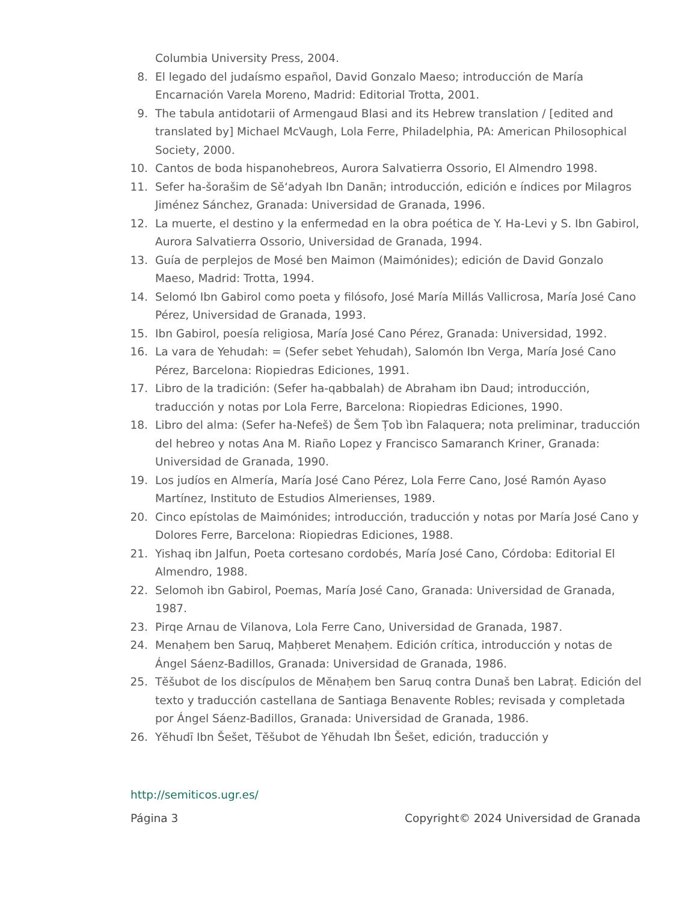Columbia University Press, 2004.
8. El legado del judaísmo español, David Gonzalo Maeso; introducción de María Encarnación Varela Moreno, Madrid: Editorial Trotta, 2001.
9. The tabula antidotarii of Armengaud Blasi and its Hebrew translation / [edited and translated by] Michael McVaugh, Lola Ferre, Philadelphia, PA: American Philosophical Society, 2000.
10. Cantos de boda hispanohebreos, Aurora Salvatierra Ossorio, El Almendro 1998.
11. Sefer ha-šorašim de Sĕʻadyah Ibn Danān; introducción, edición e índices por Milagros Jiménez Sánchez, Granada: Universidad de Granada, 1996.
12. La muerte, el destino y la enfermedad en la obra poética de Y. Ha-Levi y S. Ibn Gabirol, Aurora Salvatierra Ossorio, Universidad de Granada, 1994.
13. Guía de perplejos de Mosé ben Maimon (Maimónides); edición de David Gonzalo Maeso, Madrid: Trotta, 1994.
14. Selomó Ibn Gabirol como poeta y filósofo, José María Millás Vallicrosa, María José Cano Pérez, Universidad de Granada, 1993.
15. Ibn Gabirol, poesía religiosa, María José Cano Pérez, Granada: Universidad, 1992.
16. La vara de Yehudah: = (Sefer sebet Yehudah), Salomón Ibn Verga, María José Cano Pérez, Barcelona: Riopiedras Ediciones, 1991.
17. Libro de la tradición: (Sefer ha-qabbalah) de Abraham ibn Daud; introducción, traducción y notas por Lola Ferre, Barcelona: Riopiedras Ediciones, 1990.
18. Libro del alma: (Sefer ha-Nefeš) de Šem Ṭob ìbn Falaquera; nota preliminar, traducción del hebreo y notas Ana M. Riaño Lopez y Francisco Samaranch Kriner, Granada: Universidad de Granada, 1990.
19. Los judíos en Almería, María José Cano Pérez, Lola Ferre Cano, José Ramón Ayaso Martínez, Instituto de Estudios Almerienses, 1989.
20. Cinco epístolas de Maimónides; introducción, traducción y notas por María José Cano y Dolores Ferre, Barcelona: Riopiedras Ediciones, 1988.
21. Yishaq ibn Jalfun, Poeta cortesano cordobés, María José Cano, Córdoba: Editorial El Almendro, 1988.
22. Selomoh ibn Gabirol, Poemas, María José Cano, Granada: Universidad de Granada, 1987.
23. Pirqe Arnau de Vilanova, Lola Ferre Cano, Universidad de Granada, 1987.
24. Menaḥem ben Saruq, Maḥberet Menaḥem. Edición crítica, introducción y notas de Ángel Sáenz-Badillos, Granada: Universidad de Granada, 1986.
25. Tĕšubot de los discípulos de Mĕnaḥem ben Saruq contra Dunaš ben Labraṭ. Edición del texto y traducción castellana de Santiaga Benavente Robles; revisada y completada por Ángel Sáenz-Badillos, Granada: Universidad de Granada, 1986.
26. Yĕhudī Ibn Šešet, Tĕšubot de Yĕhudah Ibn Šešet, edición, traducción y
http://semiticos.ugr.es/
Página 3 Copyright© 2024 Universidad de Granada